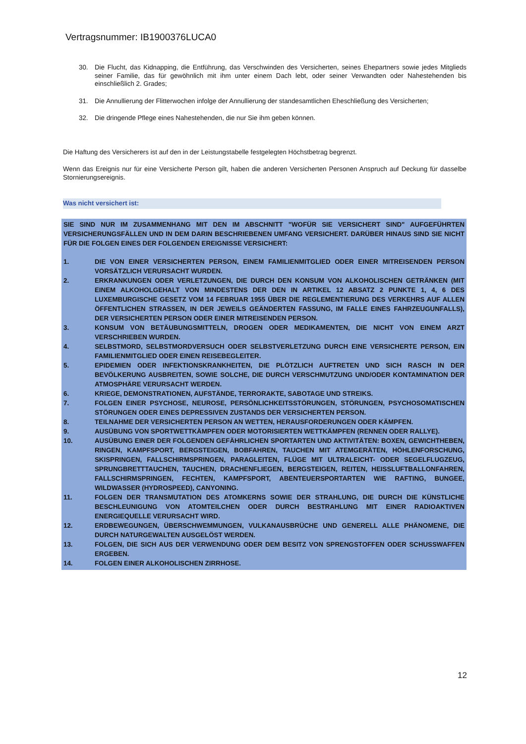Vertragsnummer: IB1900376LUCA0
30. Die Flucht, das Kidnapping, die Entführung, das Verschwinden des Versicherten, seines Ehepartners sowie jedes Mitglieds seiner Familie, das für gewöhnlich mit ihm unter einem Dach lebt, oder seiner Verwandten oder Nahestehenden bis einschließlich 2. Grades;
31. Die Annullierung der Flitterwochen infolge der Annullierung der standesamtlichen Eheschließung des Versicherten;
32. Die dringende Pflege eines Nahestehenden, die nur Sie ihm geben können.
Die Haftung des Versicherers ist auf den in der Leistungstabelle festgelegten Höchstbetrag begrenzt.
Wenn das Ereignis nur für eine Versicherte Person gilt, haben die anderen Versicherten Personen Anspruch auf Deckung für dasselbe Stornierungsereignis.
Was nicht versichert ist:
SIE SIND NUR IM ZUSAMMENHANG MIT DEN IM ABSCHNITT "WOFÜR SIE VERSICHERT SIND" AUFGEFÜHRTEN VERSICHERUNGSFÄLLEN UND IN DEM DARIN BESCHRIEBENEN UMFANG VERSICHERT. DARÜBER HINAUS SIND SIE NICHT FÜR DIE FOLGEN EINES DER FOLGENDEN EREIGNISSE VERSICHERT:
1. DIE VON EINER VERSICHERTEN PERSON, EINEM FAMILIENMITGLIED ODER EINER MITREISENDEN PERSON VORSÄTZLICH VERURSACHT WURDEN.
2. ERKRANKUNGEN ODER VERLETZUNGEN, DIE DURCH DEN KONSUM VON ALKOHOLISCHEN GETRÄNKEN (MIT EINEM ALKOHOLGEHALT VON MINDESTENS DER DEN IN ARTIKEL 12 ABSATZ 2 PUNKTE 1, 4, 6 DES LUXEMBURGISCHE GESETZ VOM 14 FEBRUAR 1955 ÜBER DIE REGLEMENTIERUNG DES VERKEHRS AUF ALLEN ÖFFENTLICHEN STRASSEN, IN DER JEWEILS GEÄNDERTEN FASSUNG, IM FALLE EINES FAHRZEUGUNFALLS), DER VERSICHERTEN PERSON ODER EINER MITREISENDEN PERSON.
3. KONSUM VON BETÄUBUNGSMITTELN, DROGEN ODER MEDIKAMENTEN, DIE NICHT VON EINEM ARZT VERSCHRIEBEN WURDEN.
4. SELBSTMORD, SELBSTMORDVERSUCH ODER SELBSTVERLETZUNG DURCH EINE VERSICHERTE PERSON, EIN FAMILIENMITGLIED ODER EINEN REISEBEGLEITER.
5. EPIDEMIEN ODER INFEKTIONSKRANKHEITEN, DIE PLÖTZLICH AUFTRETEN UND SICH RASCH IN DER BEVÖLKERUNG AUSBREITEN, SOWIE SOLCHE, DIE DURCH VERSCHMUTZUNG UND/ODER KONTAMINATION DER ATMOSPHÄRE VERURSACHT WERDEN.
6. KRIEGE, DEMONSTRATIONEN, AUFSTÄNDE, TERRORAKTE, SABOTAGE UND STREIKS.
7. FOLGEN EINER PSYCHOSE, NEUROSE, PERSÖNLICHKEITSSTÖRUNGEN, STÖRUNGEN, PSYCHOSOMATISCHEN STÖRUNGEN ODER EINES DEPRESSIVEN ZUSTANDS DER VERSICHERTEN PERSON.
8. TEILNAHME DER VERSICHERTEN PERSON AN WETTEN, HERAUSFORDERUNGEN ODER KÄMPFEN.
9. AUSÜBUNG VON SPORTWETTKÄMPFEN ODER MOTORISIERTEN WETTKÄMPFEN (RENNEN ODER RALLYE).
10. AUSÜBUNG EINER DER FOLGENDEN GEFÄHRLICHEN SPORTARTEN UND AKTIVITÄTEN: BOXEN, GEWICHTHEBEN, RINGEN, KAMPFSPORT, BERGSTEIGEN, BOBFAHREN, TAUCHEN MIT ATEMGERÄTEN, HÖHLENFORSCHUNG, SKISPRINGEN, FALLSCHIRMSPRINGEN, PARAGLEITEN, FLÜGE MIT ULTRALEICHT- ODER SEGELFLUGZEUG, SPRUNGBRETTTAUCHEN, TAUCHEN, DRACHENFLIEGEN, BERGSTEIGEN, REITEN, HEISSLUFTBALLONFAHREN, FALLSCHIRMSPRINGEN, FECHTEN, KAMPFSPORT, ABENTEUERSPORTARTEN WIE RAFTING, BUNGEE, WILDWASSER (HYDROSPEED), CANYONING.
11. FOLGEN DER TRANSMUTATION DES ATOMKERNS SOWIE DER STRAHLUNG, DIE DURCH DIE KÜNSTLICHE BESCHLEUNIGUNG VON ATOMTEILCHEN ODER DURCH BESTRAHLUNG MIT EINER RADIOAKTIVEN ENERGIEQUELLE VERURSACHT WIRD.
12. ERDBEWEGUNGEN, ÜBERSCHWEMMUNGEN, VULKANAUSBRÜCHE UND GENERELL ALLE PHÄNOMENE, DIE DURCH NATURGEWALTEN AUSGELÖST WERDEN.
13. FOLGEN, DIE SICH AUS DER VERWENDUNG ODER DEM BESITZ VON SPRENGSTOFFEN ODER SCHUSSWAFFEN ERGEBEN.
14. FOLGEN EINER ALKOHOLISCHEN ZIRRHOSE.
12